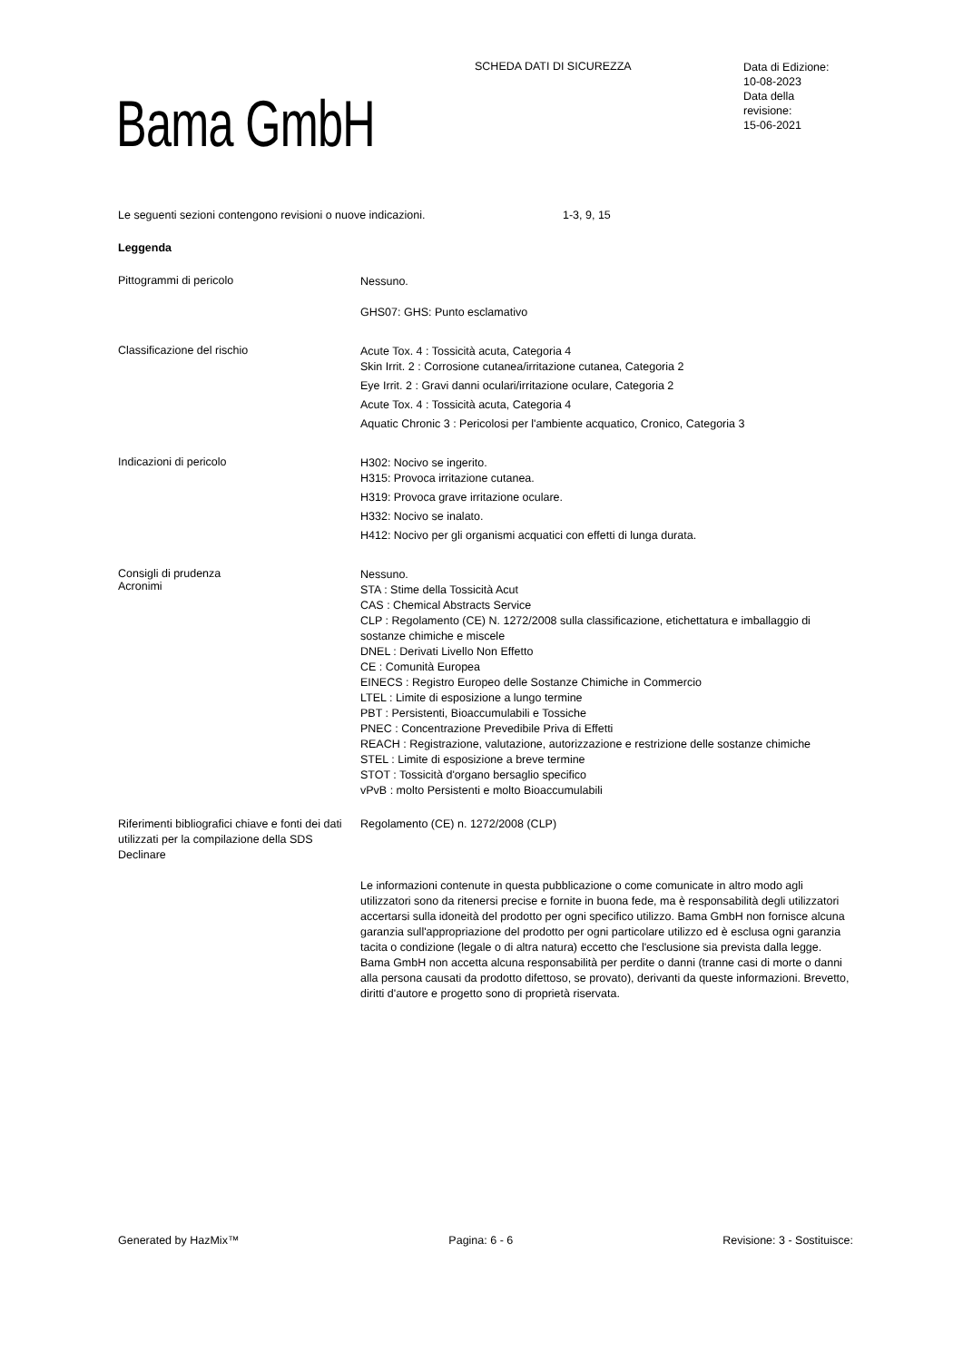SCHEDA DATI DI SICUREZZA
Data di Edizione:
10-08-2023
Data della
revisione:
15-06-2021
Bama GmbH
Le seguenti sezioni contengono revisioni o nuove indicazioni. 1-3, 9, 15
Leggenda
Pittogrammi di pericolo
Nessuno.
GHS07: GHS: Punto esclamativo
Classificazione del rischio
Acute Tox. 4 : Tossicità acuta, Categoria 4
Skin Irrit. 2 : Corrosione cutanea/irritazione cutanea, Categoria 2
Eye Irrit. 2 : Gravi danni oculari/irritazione oculare, Categoria 2
Acute Tox. 4 : Tossicità acuta, Categoria 4
Aquatic Chronic 3 : Pericolosi per l'ambiente acquatico, Cronico, Categoria 3
Indicazioni di pericolo
H302: Nocivo se ingerito.
H315: Provoca irritazione cutanea.
H319: Provoca grave irritazione oculare.
H332: Nocivo se inalato.
H412: Nocivo per gli organismi acquatici con effetti di lunga durata.
Consigli di prudenza
Acronimi
Nessuno.
STA : Stime della Tossicità Acut
CAS : Chemical Abstracts Service
CLP : Regolamento (CE) N. 1272/2008 sulla classificazione, etichettatura e imballaggio di sostanze chimiche e miscele
DNEL : Derivati Livello Non Effetto
CE : Comunità Europea
EINECS : Registro Europeo delle Sostanze Chimiche in Commercio
LTEL : Limite di esposizione a lungo termine
PBT : Persistenti, Bioaccumulabili e Tossiche
PNEC : Concentrazione Prevedibile Priva di Effetti
REACH : Registrazione, valutazione, autorizzazione e restrizione delle sostanze chimiche
STEL : Limite di esposizione a breve termine
STOT : Tossicità d'organo bersaglio specifico
vPvB : molto Persistenti e molto Bioaccumulabili
Riferimenti bibliografici chiave e fonti dei dati utilizzati per la compilazione della SDS
Declinare
Regolamento (CE) n. 1272/2008 (CLP)
Le informazioni contenute in questa pubblicazione o come comunicate in altro modo agli utilizzatori sono da ritenersi precise e fornite in buona fede, ma è responsabilità degli utilizzatori accertarsi sulla idoneità del prodotto per ogni specifico utilizzo. Bama GmbH non fornisce alcuna garanzia sull'appropriazione del prodotto per ogni particolare utilizzo ed è esclusa ogni garanzia tacita o condizione (legale o di altra natura) eccetto che l'esclusione sia prevista dalla legge. Bama GmbH non accetta alcuna responsabilità per perdite o danni (tranne casi di morte o danni alla persona causati da prodotto difettoso, se provato), derivanti da queste informazioni. Brevetto, diritti d'autore e progetto sono di proprietà riservata.
Generated by HazMix™ Pagina: 6 - 6 Revisione: 3 - Sostituisce: